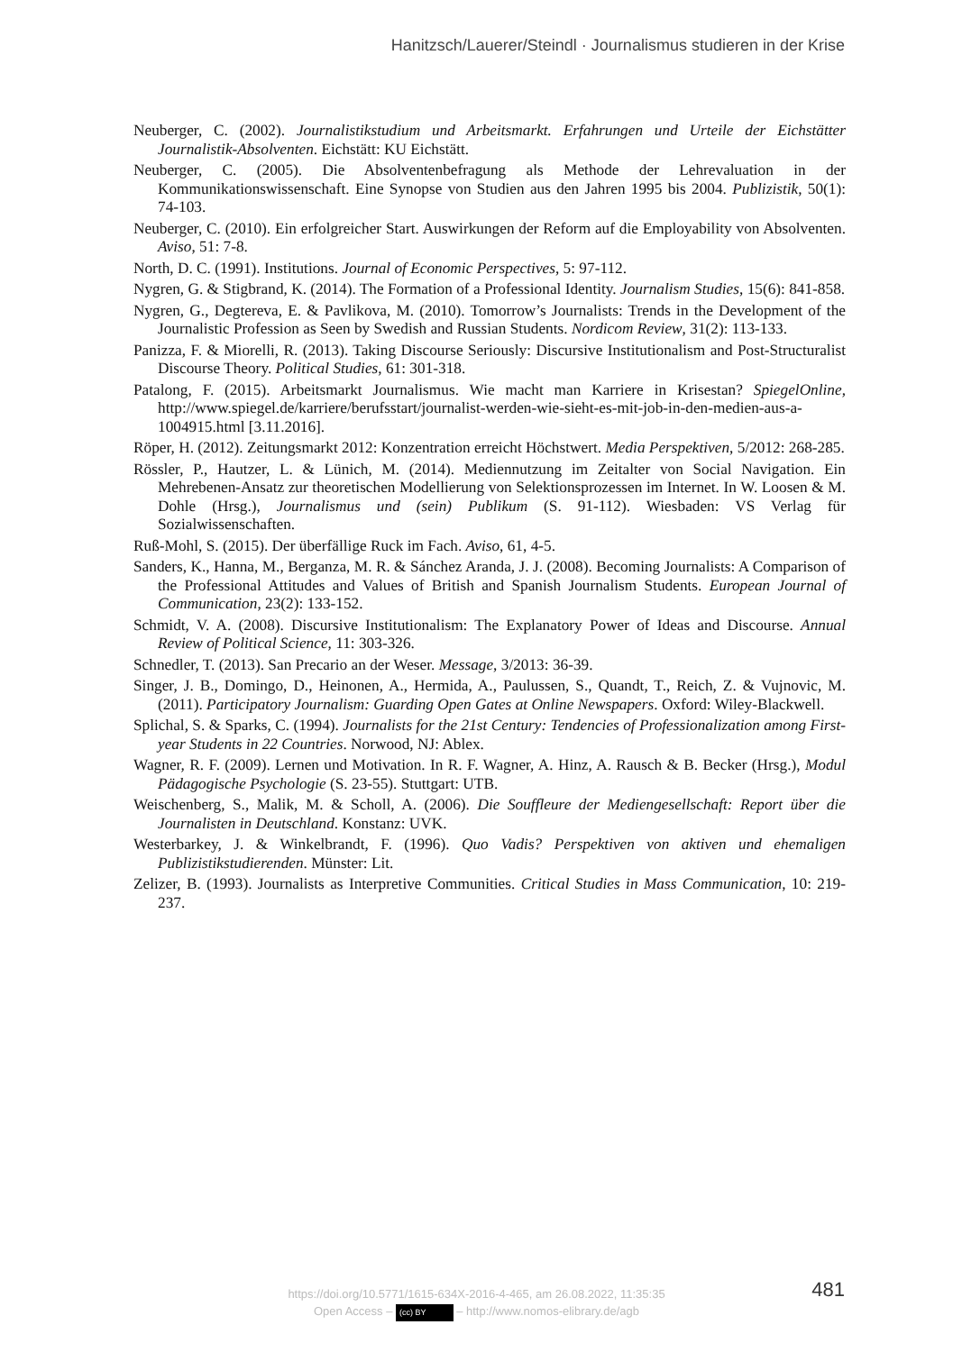Hanitzsch/Lauerer/Steindl · Journalismus studieren in der Krise
Neuberger, C. (2002). Journalistikstudium und Arbeitsmarkt. Erfahrungen und Urteile der Eichstätter Journalistik-Absolventen. Eichstätt: KU Eichstätt.
Neuberger, C. (2005). Die Absolventenbefragung als Methode der Lehrevaluation in der Kommunikationswissenschaft. Eine Synopse von Studien aus den Jahren 1995 bis 2004. Publizistik, 50(1): 74-103.
Neuberger, C. (2010). Ein erfolgreicher Start. Auswirkungen der Reform auf die Employability von Absolventen. Aviso, 51: 7-8.
North, D. C. (1991). Institutions. Journal of Economic Perspectives, 5: 97-112.
Nygren, G. & Stigbrand, K. (2014). The Formation of a Professional Identity. Journalism Studies, 15(6): 841-858.
Nygren, G., Degtereva, E. & Pavlikova, M. (2010). Tomorrow’s Journalists: Trends in the Development of the Journalistic Profession as Seen by Swedish and Russian Students. Nordicom Review, 31(2): 113-133.
Panizza, F. & Miorelli, R. (2013). Taking Discourse Seriously: Discursive Institutionalism and Post-Structuralist Discourse Theory. Political Studies, 61: 301-318.
Patalong, F. (2015). Arbeitsmarkt Journalismus. Wie macht man Karriere in Krisestan? SpiegelOnline, http://www.spiegel.de/karriere/berufsstart/journalist-werden-wie-sieht-es-mit-job-in-den-medien-aus-a-1004915.html [3.11.2016].
Röper, H. (2012). Zeitungsmarkt 2012: Konzentration erreicht Höchstwert. Media Perspektiven, 5/2012: 268-285.
Rössler, P., Hautzer, L. & Lünich, M. (2014). Mediennutzung im Zeitalter von Social Navigation. Ein Mehrebenen-Ansatz zur theoretischen Modellierung von Selektionsprozessen im Internet. In W. Loosen & M. Dohle (Hrsg.), Journalismus und (sein) Publikum (S. 91-112). Wiesbaden: VS Verlag für Sozialwissenschaften.
Ruß-Mohl, S. (2015). Der überfällige Ruck im Fach. Aviso, 61, 4-5.
Sanders, K., Hanna, M., Berganza, M. R. & Sánchez Aranda, J. J. (2008). Becoming Journalists: A Comparison of the Professional Attitudes and Values of British and Spanish Journalism Students. European Journal of Communication, 23(2): 133-152.
Schmidt, V. A. (2008). Discursive Institutionalism: The Explanatory Power of Ideas and Discourse. Annual Review of Political Science, 11: 303-326.
Schnedler, T. (2013). San Precario an der Weser. Message, 3/2013: 36-39.
Singer, J. B., Domingo, D., Heinonen, A., Hermida, A., Paulussen, S., Quandt, T., Reich, Z. & Vujnovic, M. (2011). Participatory Journalism: Guarding Open Gates at Online Newspapers. Oxford: Wiley-Blackwell.
Splichal, S. & Sparks, C. (1994). Journalists for the 21st Century: Tendencies of Professionalization among First-year Students in 22 Countries. Norwood, NJ: Ablex.
Wagner, R. F. (2009). Lernen und Motivation. In R. F. Wagner, A. Hinz, A. Rausch & B. Becker (Hrsg.), Modul Pädagogische Psychologie (S. 23-55). Stuttgart: UTB.
Weischenberg, S., Malik, M. & Scholl, A. (2006). Die Souffleure der Mediengesellschaft: Report über die Journalisten in Deutschland. Konstanz: UVK.
Westerbarkey, J. & Winkelbrandt, F. (1996). Quo Vadis? Perspektiven von aktiven und ehemaligen Publizistikstudierenden. Münster: Lit.
Zelizer, B. (1993). Journalists as Interpretive Communities. Critical Studies in Mass Communication, 10: 219-237.
https://doi.org/10.5771/1615-634X-2016-4-465, am 26.08.2022, 11:35:35
Open Access – (cc) BY – http://www.nomos-elibrary.de/agb
481